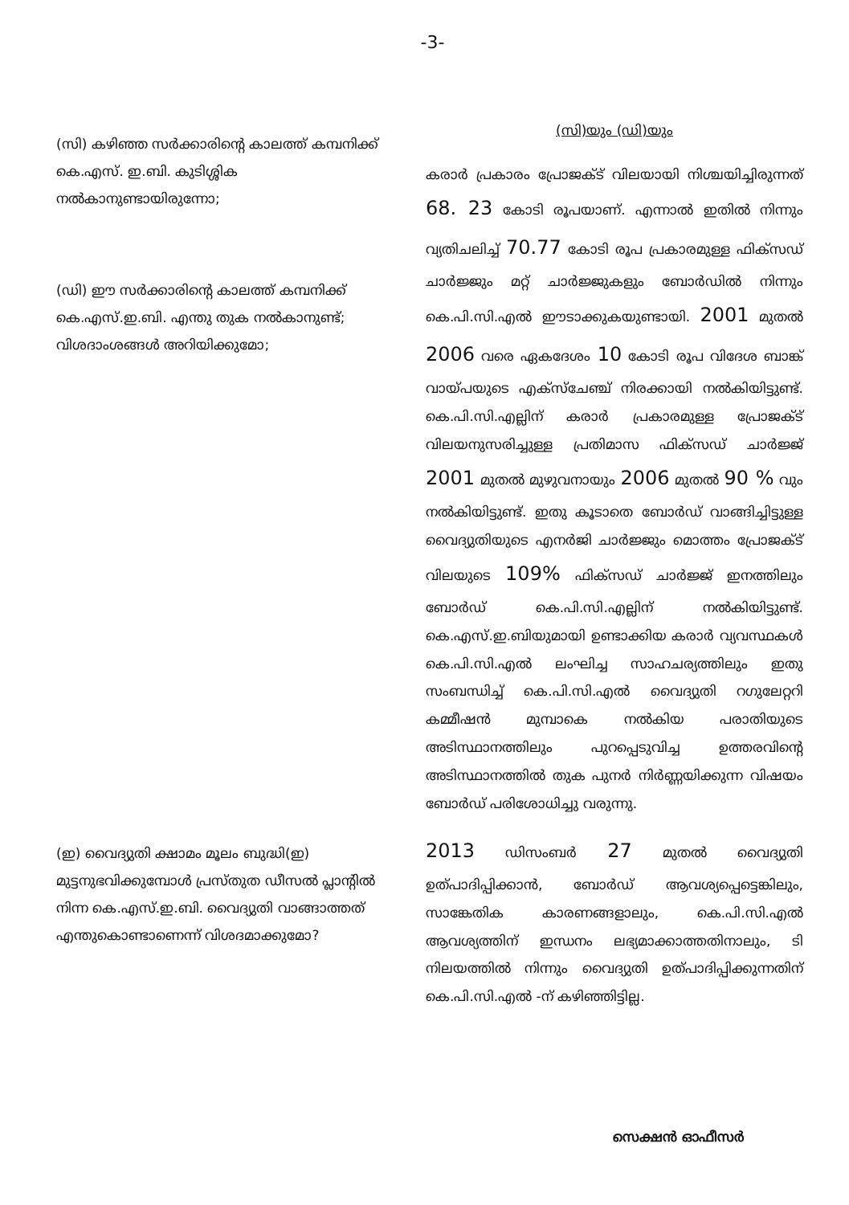-3-
(സി) കഴിഞ്ഞ സർക്കാരിന്റെ കാലത്ത് കമ്പനിക്ക് കെ.എസ്. ഇ.ബി. കുടിശ്ശിക നൽകാനുണ്ടായിരുന്നോ;
(ഡി) ഈ സർക്കാരിന്റെ കാലത്ത് കമ്പനിക്ക് കെ.എസ്.ഇ.ബി. എന്തു തുക നൽകാനുണ്ട്; വിശദാംശങ്ങൾ അറിയിക്കുമോ;
(സി)യും (ഡി)യും
കരാർ പ്രകാരം പ്രോജക്ട് വിലയായി നിശ്ചയിച്ചിരുന്നത് 68. 23 കോടി രൂപയാണ്. എന്നാൽ ഇതിൽ നിന്നും വ്യതിചലിച്ച് 70.77 കോടി രൂപ പ്രകാരമുള്ള ഫിക്സഡ് ചാർജ്ജും മറ്റ് ചാർജ്ജുകളും ബോർഡിൽ നിന്നും കെ.പി.സി.എൽ ഈടാക്കുകയുണ്ടായി. 2001 മുതൽ 2006 വരെ ഏകദേശം 10 കോടി രൂപ വിദേശ ബാങ്ക് വായ്പയുടെ എക്സ്ചേഞ്ച് നിരക്കായി നൽകിയിട്ടുണ്ട്. കെ.പി.സി.എല്ലിന് കരാർ പ്രകാരമുള്ള പ്രോജക്ട് വിലയനുസരിച്ചുള്ള പ്രതിമാസ ഫിക്സഡ് ചാർജ്ജ് 2001 മുതൽ മുഴുവനായും 2006 മുതൽ 90 % വും നൽകിയിട്ടുണ്ട്. ഇതു കൂടാതെ ബോർഡ് വാങ്ങിച്ചിട്ടുള്ള വൈദ്യുതിയുടെ എനർജി ചാർജ്ജും മൊത്തം പ്രോജക്ട് വിലയുടെ 109% ഫിക്സഡ് ചാർജ്ജ് ഇനത്തിലും ബോർഡ് കെ.പി.സി.എല്ലിന് നൽകിയിട്ടുണ്ട്. കെ.എസ്.ഇ.ബിയുമായി ഉണ്ടാക്കിയ കരാർ വ്യവസ്ഥകൾ കെ.പി.സി.എൽ ലംഘിച്ച സാഹചര്യത്തിലും ഇതു സംബന്ധിച്ച് കെ.പി.സി.എൽ വൈദ്യുതി റഗുലേറ്ററി കമ്മീഷൻ മുമ്പാകെ നൽകിയ പരാതിയുടെ അടിസ്ഥാനത്തിലും പുറപ്പെടുവിച്ച ഉത്തരവിന്റെ അടിസ്ഥാനത്തിൽ തുക പുനർ നിർണ്ണയിക്കുന്ന വിഷയം ബോർഡ് പരിശോധിച്ചു വരുന്നു.
(ഇ) വൈദ്യുതി ക്ഷാമം മൂലം ബുദ്ധി(ഇ) മുട്ടനുഭവിക്കുമ്പോൾ പ്രസ്തുത ഡീസൽ പ്ലാന്റിൽ നിന്ന കെ.എസ്.ഇ.ബി. വൈദ്യുതി വാങ്ങാത്തത് എന്തുകൊണ്ടാണെന്ന് വിശദമാക്കുമോ?
2013 ഡിസംബർ 27 മുതൽ വൈദ്യുതി ഉത്പാദിപ്പിക്കാൻ, ബോർഡ് ആവശ്യപ്പെട്ടെങ്കിലും, സാങ്കേതിക കാരണങ്ങളാലും, കെ.പി.സി.എൽ ആവശ്യത്തിന് ഇന്ധനം ലഭ്യമാക്കാത്തതിനാലും, ടി നിലയത്തിൽ നിന്നും വൈദ്യുതി ഉത്പാദിപ്പിക്കുന്നതിന് കെ.പി.സി.എൽ -ന് കഴിഞ്ഞിട്ടില്ല.
സെക്ഷൻ ഓഫീസർ